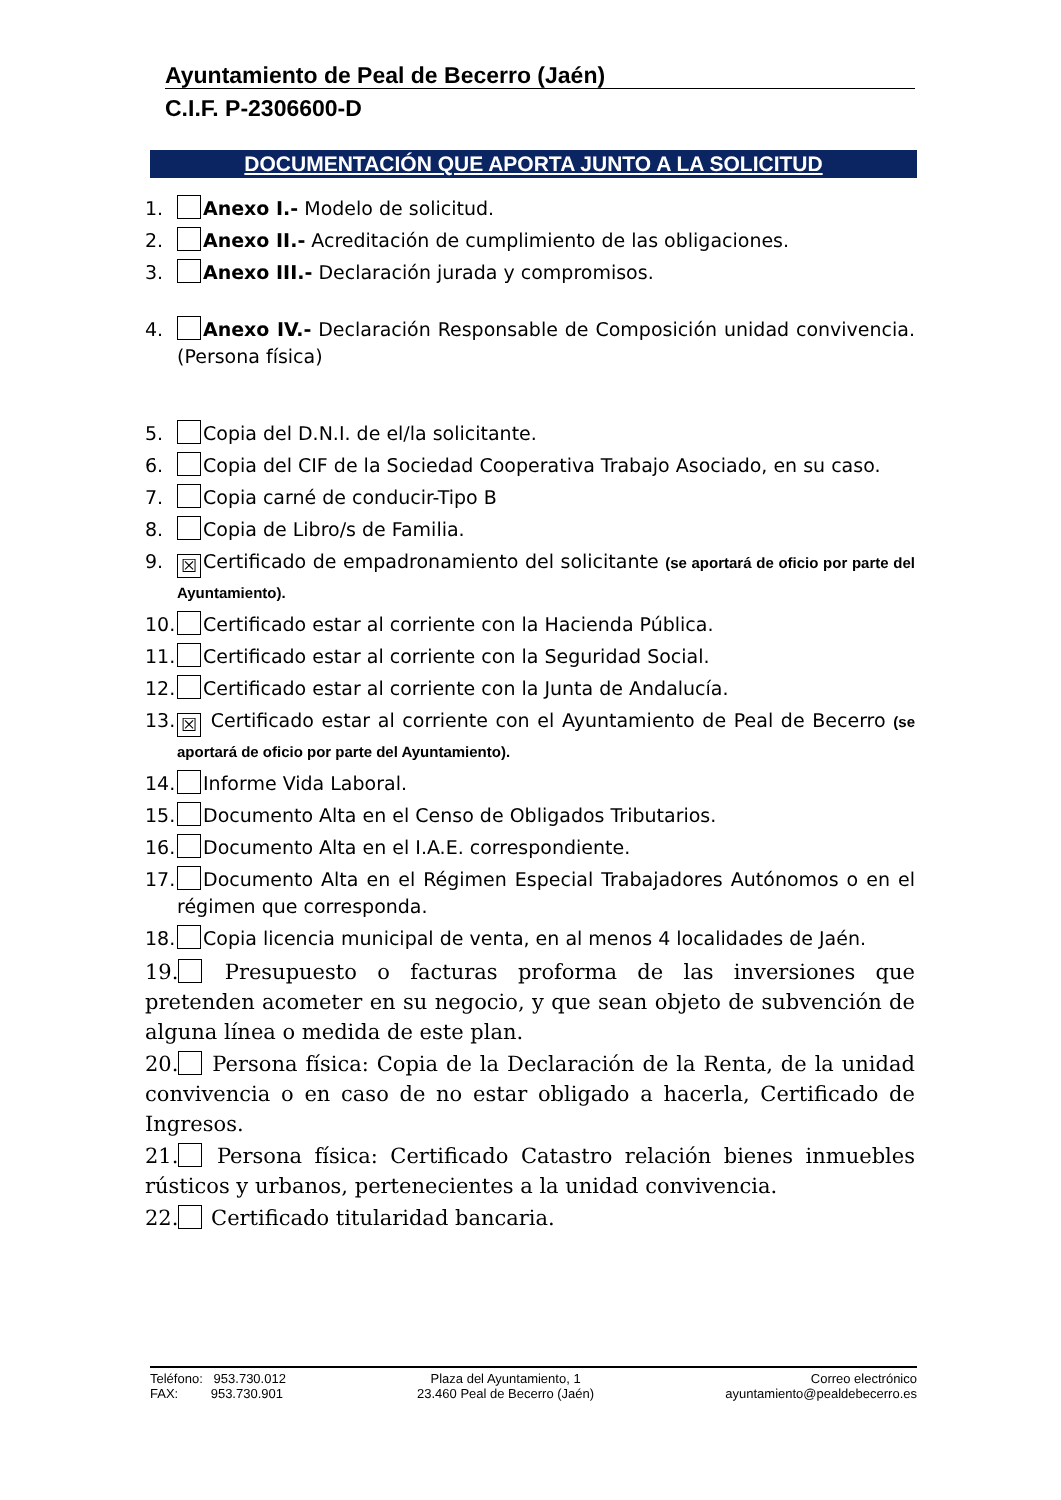Ayuntamiento de Peal de Becerro (Jaén)
C.I.F. P-2306600-D
DOCUMENTACIÓN QUE APORTA JUNTO A LA SOLICITUD
1. Anexo I.- Modelo de solicitud.
2. Anexo II.- Acreditación de cumplimiento de las obligaciones.
3. Anexo III.- Declaración jurada y compromisos.
4. Anexo IV.- Declaración Responsable de Composición unidad convivencia. (Persona física)
5. Copia del D.N.I. de el/la solicitante.
6. Copia del CIF de la Sociedad Cooperativa Trabajo Asociado, en su caso.
7. Copia carné de conducir-Tipo B
8. Copia de Libro/s de Familia.
9. ☒ Certificado de empadronamiento del solicitante (se aportará de oficio por parte del Ayuntamiento).
10. Certificado estar al corriente con la Hacienda Pública.
11. Certificado estar al corriente con la Seguridad Social.
12. Certificado estar al corriente con la Junta de Andalucía.
13. ☒ Certificado estar al corriente con el Ayuntamiento de Peal de Becerro (se aportará de oficio por parte del Ayuntamiento).
14. Informe Vida Laboral.
15. Documento Alta en el Censo de Obligados Tributarios.
16. Documento Alta en el I.A.E. correspondiente.
17. Documento Alta en el Régimen Especial Trabajadores Autónomos o en el régimen que corresponda.
18. Copia licencia municipal de venta, en al menos 4 localidades de Jaén.
19. Presupuesto o facturas proforma de las inversiones que pretenden acometer en su negocio, y que sean objeto de subvención de alguna línea o medida de este plan.
20. Persona física: Copia de la Declaración de la Renta, de la unidad convivencia o en caso de no estar obligado a hacerla, Certificado de Ingresos.
21. Persona física: Certificado Catastro relación bienes inmuebles rústicos y urbanos, pertenecientes a la unidad convivencia.
22. Certificado titularidad bancaria.
Teléfono: 953.730.012
FAX: 953.730.901
Plaza del Ayuntamiento, 1
23.460 Peal de Becerro (Jaén)
Correo electrónico
ayuntamiento@pealdebecerro.es